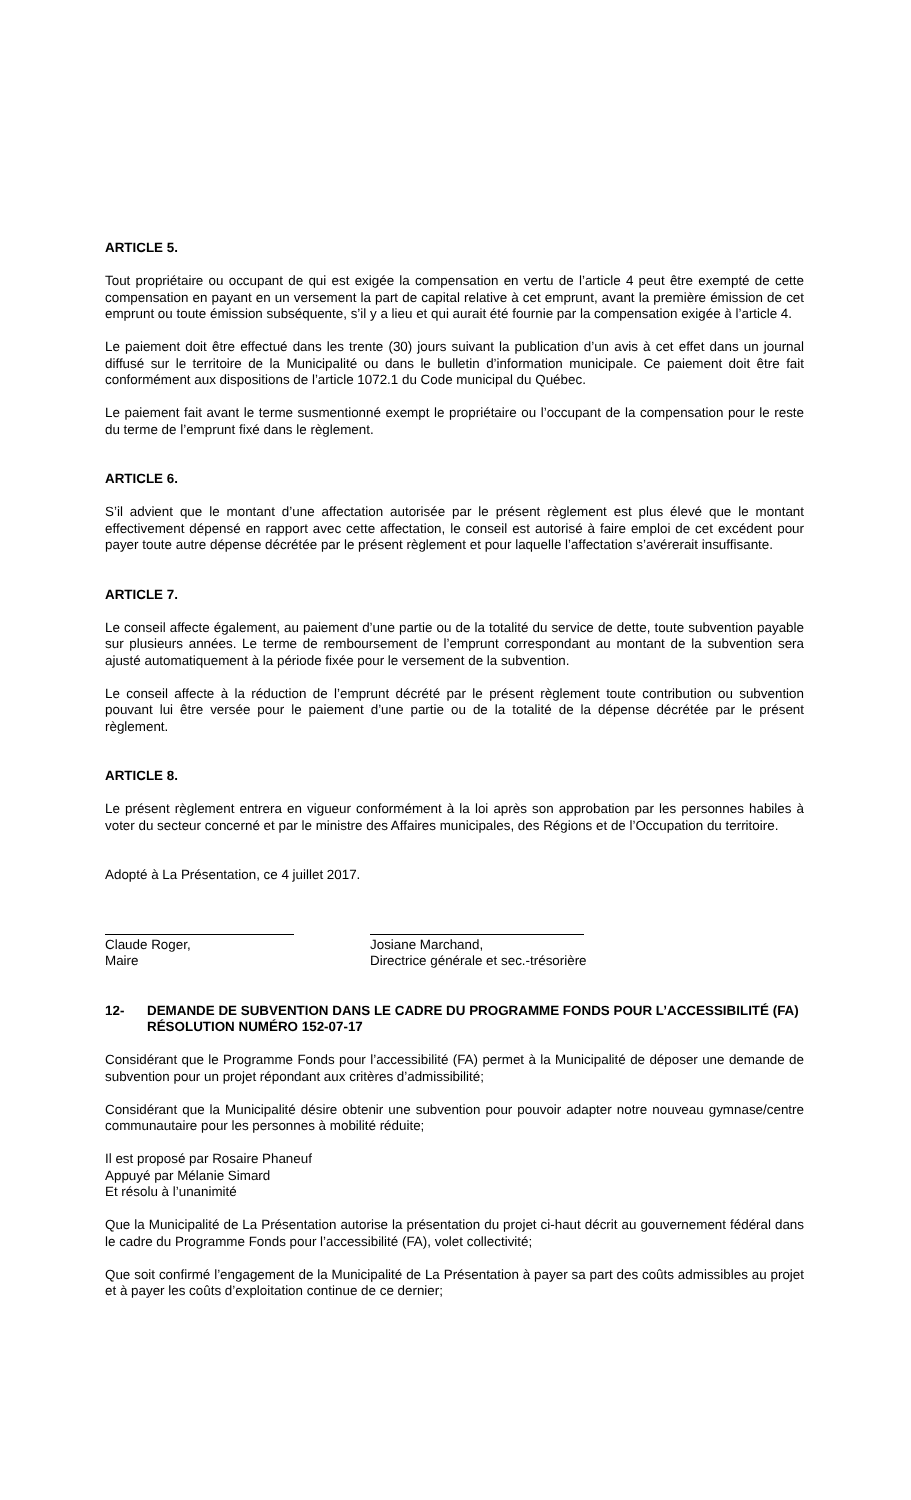ARTICLE 5.
Tout propriétaire ou occupant de qui est exigée la compensation en vertu de l’article 4 peut être exempté de cette compensation en payant en un versement la part de capital relative à cet emprunt, avant la première émission de cet emprunt ou toute émission subséquente, s’il y a lieu et qui aurait été fournie par la compensation exigée à l’article 4.
Le paiement doit être effectué dans les trente (30) jours suivant la publication d’un avis à cet effet dans un journal diffusé sur le territoire de la Municipalité ou dans le bulletin d’information municipale. Ce paiement doit être fait conformément aux dispositions de l’article 1072.1 du Code municipal du Québec.
Le paiement fait avant le terme susmentionné exempt le propriétaire ou l’occupant de la compensation pour le reste du terme de l’emprunt fixé dans le règlement.
ARTICLE 6.
S’il advient que le montant d’une affectation autorisée par le présent règlement est plus élevé que le montant effectivement dépensé en rapport avec cette affectation, le conseil est autorisé à faire emploi de cet excédent pour payer toute autre dépense décrétée par le présent règlement et pour laquelle l’affectation s’avérerait insuffisante.
ARTICLE 7.
Le conseil affecte également, au paiement d’une partie ou de la totalité du service de dette, toute subvention payable sur plusieurs années. Le terme de remboursement de l’emprunt correspondant au montant de la subvention sera ajusté automatiquement à la période fixée pour le versement de la subvention.
Le conseil affecte à la réduction de l’emprunt décrété par le présent règlement toute contribution ou subvention pouvant lui être versée pour le paiement d’une partie ou de la totalité de la dépense décrétée par le présent règlement.
ARTICLE 8.
Le présent règlement entrera en vigueur conformément à la loi après son approbation par les personnes habiles à voter du secteur concerné et par le ministre des Affaires municipales, des Régions et de l’Occupation du territoire.
Adopté à La Présentation, ce 4 juillet 2017.
Claude Roger,
Maire
Josiane Marchand,
Directrice générale et sec.-trésorière
12- DEMANDE DE SUBVENTION DANS LE CADRE DU PROGRAMME FONDS POUR L’ACCESSIBILITÉ (FA)
RÉSOLUTION NUMÉRO 152-07-17
Considérant que le Programme Fonds pour l’accessibilité (FA) permet à la Municipalité de déposer une demande de subvention pour un projet répondant aux critères d’admissibilité;
Considérant que la Municipalité désire obtenir une subvention pour pouvoir adapter notre nouveau gymnase/centre communautaire pour les personnes à mobilité réduite;
Il est proposé par Rosaire Phaneuf
Appuyé par Mélanie Simard
Et résolu à l’unanimité
Que la Municipalité de La Présentation autorise la présentation du projet ci-haut décrit au gouvernement fédéral dans le cadre du Programme Fonds pour l’accessibilité (FA), volet collectivité;
Que soit confirmé l’engagement de la Municipalité de La Présentation à payer sa part des coûts admissibles au projet et à payer les coûts d’exploitation continue de ce dernier;